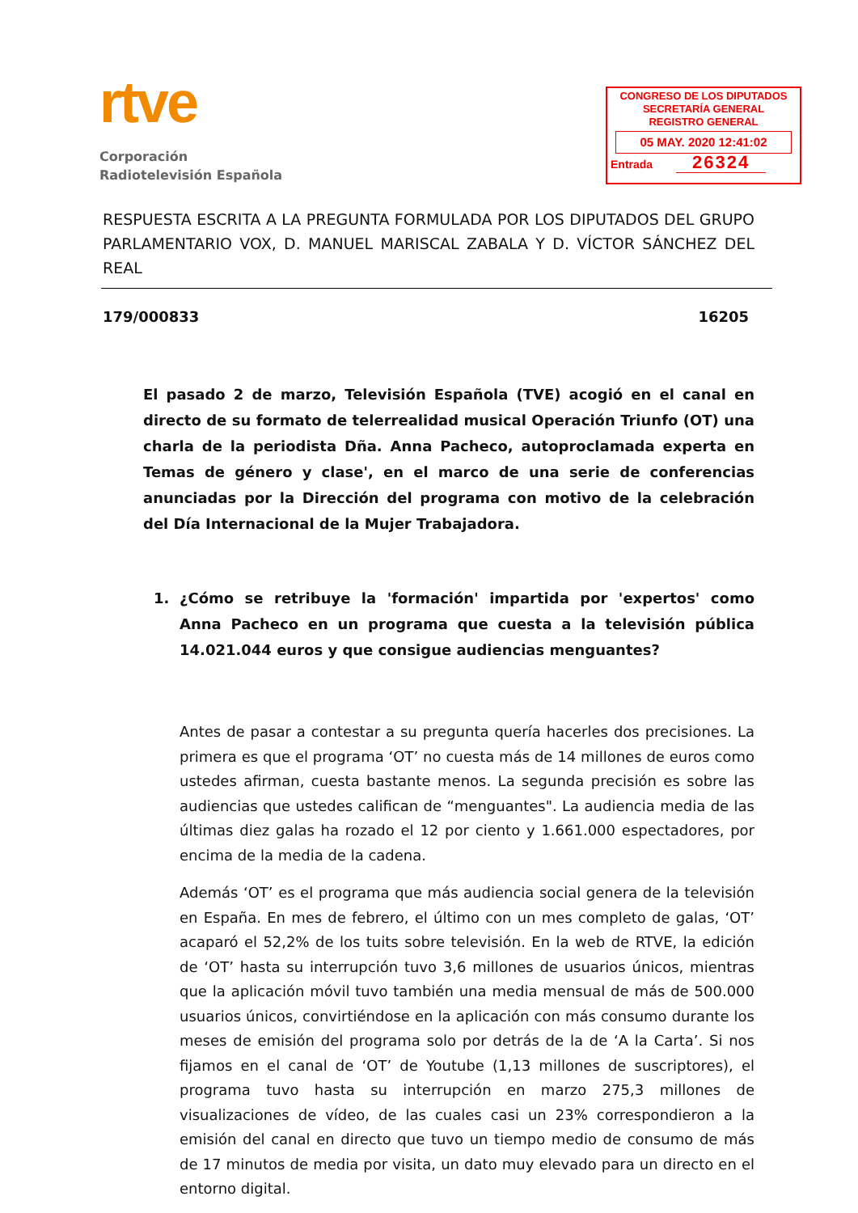rtve
Corporación
Radiotelevisión Española
CONGRESO DE LOS DIPUTADOS
SECRETARÍA GENERAL
REGISTRO GENERAL
05 MAY. 2020 12:41:02
Entrada 26324
RESPUESTA ESCRITA A LA PREGUNTA FORMULADA POR LOS DIPUTADOS DEL GRUPO PARLAMENTARIO VOX, D. MANUEL MARISCAL ZABALA Y D. VÍCTOR SÁNCHEZ DEL REAL
179/000833 16205
El pasado 2 de marzo, Televisión Española (TVE) acogió en el canal en directo de su formato de telerrealidad musical Operación Triunfo (OT) una charla de la periodista Dña. Anna Pacheco, autoproclamada experta en Temas de género y clase', en el marco de una serie de conferencias anunciadas por la Dirección del programa con motivo de la celebración del Día Internacional de la Mujer Trabajadora.
1. ¿Cómo se retribuye la 'formación' impartida por 'expertos' como Anna Pacheco en un programa que cuesta a la televisión pública 14.021.044 euros y que consigue audiencias menguantes?
Antes de pasar a contestar a su pregunta quería hacerles dos precisiones. La primera es que el programa ‘OT’ no cuesta más de 14 millones de euros como ustedes afirman, cuesta bastante menos. La segunda precisión es sobre las audiencias que ustedes califican de “menguantes". La audiencia media de las últimas diez galas ha rozado el 12 por ciento y 1.661.000 espectadores, por encima de la media de la cadena.
Además ‘OT’ es el programa que más audiencia social genera de la televisión en España. En mes de febrero, el último con un mes completo de galas, ‘OT’ acaparó el 52,2% de los tuits sobre televisión. En la web de RTVE, la edición de ‘OT’ hasta su interrupción tuvo 3,6 millones de usuarios únicos, mientras que la aplicación móvil tuvo también una media mensual de más de 500.000 usuarios únicos, convirtiéndose en la aplicación con más consumo durante los meses de emisión del programa solo por detrás de la de ‘A la Carta’. Si nos fijamos en el canal de ‘OT’ de Youtube (1,13 millones de suscriptores), el programa tuvo hasta su interrupción en marzo 275,3 millones de visualizaciones de vídeo, de las cuales casi un 23% correspondieron a la emisión del canal en directo que tuvo un tiempo medio de consumo de más de 17 minutos de media por visita, un dato muy elevado para un directo en el entorno digital.